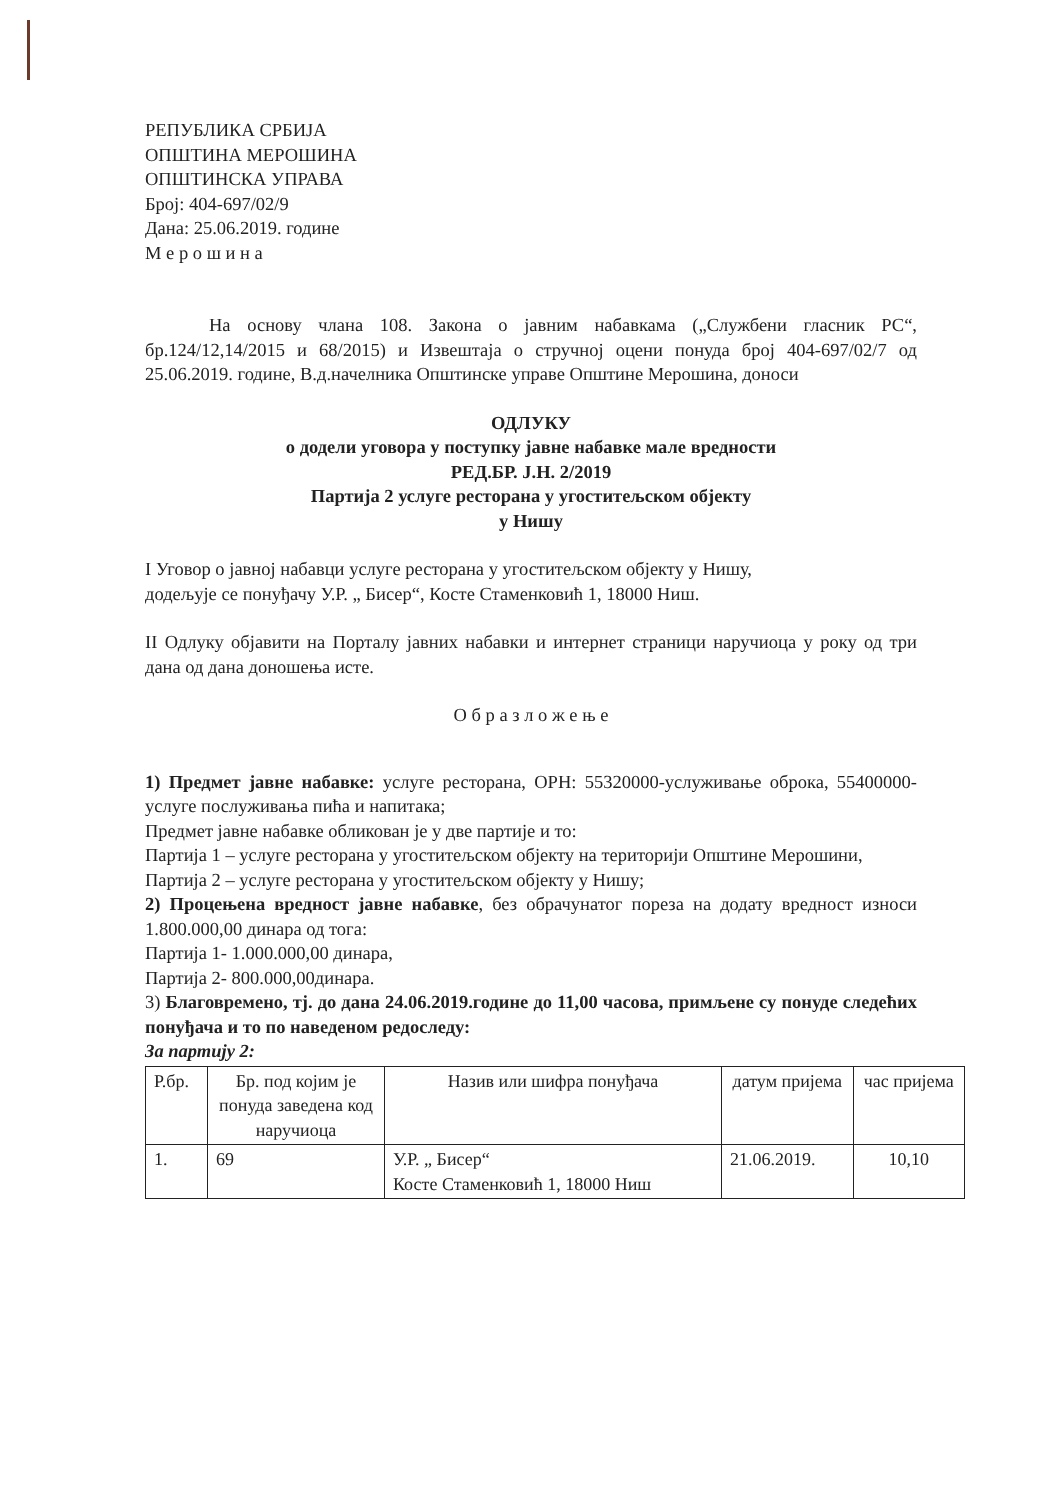РЕПУБЛИКА СРБИЈА
ОПШТИНА МЕРОШИНА
ОПШТИНСКА УПРАВА
Број: 404-697/02/9
Дана: 25.06.2019. године
М е р о ш и н а
На основу члана 108. Закона о јавним набавкама („Службени гласник РС“, бр.124/12,14/2015 и 68/2015) и Извештаја о стручној оцени понуда број 404-697/02/7 од 25.06.2019. године, В.д.начелника Општинске управе Општине Мерошина, доноси
ОДЛУКУ
о додели уговора у поступку јавне набавке мале вредности
РЕД.БР. Ј.Н. 2/2019
Партија 2 услуге ресторана у угоститељском објекту
у Нишу
I Уговор о јавној набавци услуге ресторана у угоститељском објекту у Нишу,
додељује се понуђачу У.Р. „ Бисер“, Косте Стаменковић 1, 18000 Ниш.
II Одлуку објавити на Порталу јавних набавки и интернет страници наручиоца у року од три дана од дана доношења исте.
О б р а з л о ж е њ е
1) Предмет јавне набавке: услуге ресторана, ОРН: 55320000-услуживање оброка, 55400000-услуге послуживања пића и напитака;
Предмет јавне набавке обликован је у две партије и то:
Партија 1 – услуге ресторана у угоститељском објекту на територији Општине Мерошини,
Партија 2 – услуге ресторана у угоститељском објекту у Нишу;
2) Процењена вредност јавне набавке, без обрачунатог пореза на додату вредност износи 1.800.000,00 динара од тога:
Партија 1- 1.000.000,00 динара,
Партија 2- 800.000,00динара.
3) Благовремено, тј. до дана 24.06.2019.године до 11,00 часова, примљене су понуде следећих понуђача и то по наведеном редоследу:
За партију 2:
| Р.бр. | Бр. под којим је понуда заведена код наручиоца | Назив или шифра понуђача | датум пријема | час пријема |
| 1. | 69 | У.Р. „ Бисер“ Косте Стаменковић 1, 18000 Ниш | 21.06.2019. | 10,10 |